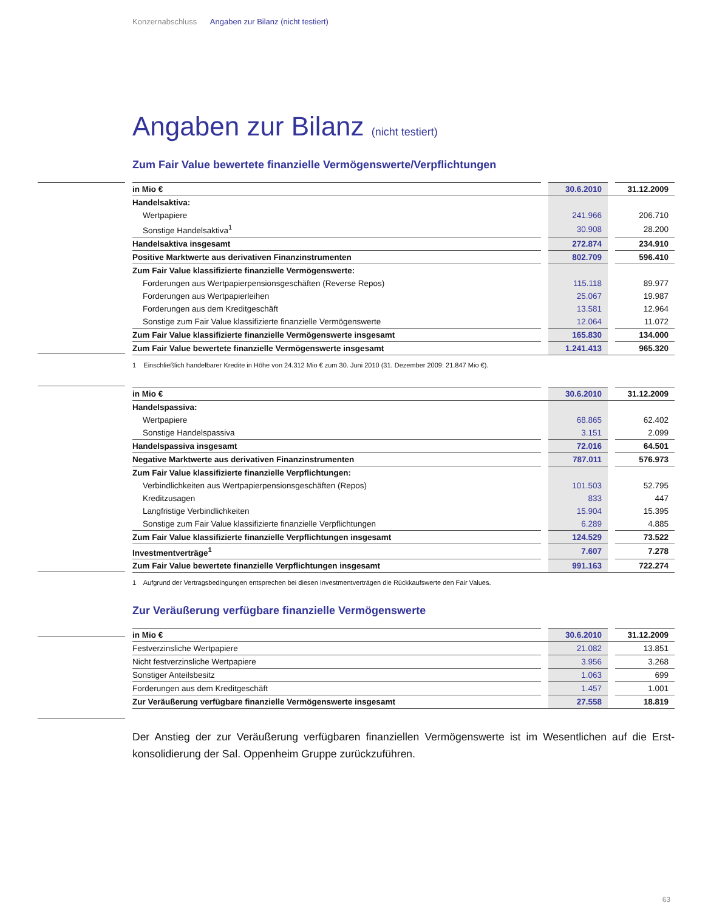Konzernabschluss Angaben zur Bilanz (nicht testiert)
Angaben zur Bilanz (nicht testiert)
Zum Fair Value bewertete finanzielle Vermögenswerte/Verpflichtungen
| in Mio € | | 30.6.2010 | | 31.12.2009 |
| Handelsaktiva: | | | | |
| Wertpapiere | | 241.966 | | 206.710 |
| Sonstige Handelsaktiva<sup>1</sup> | | 30.908 | | 28.200 |
| Handelsaktiva insgesamt | | 272.874 | | 234.910 |
| Positive Marktwerte aus derivativen Finanzinstrumenten | | 802.709 | | 596.410 |
| Zum Fair Value klassifizierte finanzielle Vermögenswerte: | | | | |
| Forderungen aus Wertpapierpensionsgeschäften (Reverse Repos) | | 115.118 | | 89.977 |
| Forderungen aus Wertpapierleihen | | 25.067 | | 19.987 |
| Forderungen aus dem Kreditgeschäft | | 13.581 | | 12.964 |
| Sonstige zum Fair Value klassifizierte finanzielle Vermögenswerte | | 12.064 | | 11.072 |
| Zum Fair Value klassifizierte finanzielle Vermögenswerte insgesamt | | 165.830 | | 134.000 |
| Zum Fair Value bewertete finanzielle Vermögenswerte insgesamt | | 1.241.413 | | 965.320 |
1 Einschließlich handelbarer Kredite in Höhe von 24.312 Mio € zum 30. Juni 2010 (31. Dezember 2009: 21.847 Mio €).
| in Mio € | | 30.6.2010 | | 31.12.2009 |
| Handelspassiva: | | | | |
| Wertpapiere | | 68.865 | | 62.402 |
| Sonstige Handelspassiva | | 3.151 | | 2.099 |
| Handelspassiva insgesamt | | 72.016 | | 64.501 |
| Negative Marktwerte aus derivativen Finanzinstrumenten | | 787.011 | | 576.973 |
| Zum Fair Value klassifizierte finanzielle Verpflichtungen: | | | | |
| Verbindlichkeiten aus Wertpapierpensionsgeschäften (Repos) | | 101.503 | | 52.795 |
| Kreditzusagen | | 833 | | 447 |
| Langfristige Verbindlichkeiten | | 15.904 | | 15.395 |
| Sonstige zum Fair Value klassifizierte finanzielle Verpflichtungen | | 6.289 | | 4.885 |
| Zum Fair Value klassifizierte finanzielle Verpflichtungen insgesamt | | 124.529 | | 73.522 |
| Investmentverträge<sup>1</sup> | | 7.607 | | 7.278 |
| Zum Fair Value bewertete finanzielle Verpflichtungen insgesamt | | 991.163 | | 722.274 |
1 Aufgrund der Vertragsbedingungen entsprechen bei diesen Investmentverträgen die Rückkaufswerte den Fair Values.
Zur Veräußerung verfügbare finanzielle Vermögenswerte
| in Mio € | | 30.6.2010 | | 31.12.2009 |
| Festverzinsliche Wertpapiere | | 21.082 | | 13.851 |
| Nicht festverzinsliche Wertpapiere | | 3.956 | | 3.268 |
| Sonstiger Anteilsbesitz | | 1.063 | | 699 |
| Forderungen aus dem Kreditgeschäft | | 1.457 | | 1.001 |
| Zur Veräußerung verfügbare finanzielle Vermögenswerte insgesamt | | 27.558 | | 18.819 |
Der Anstieg der zur Veräußerung verfügbaren finanziellen Vermögenswerte ist im Wesentlichen auf die Erst­konsolidierung der Sal. Oppenheim Gruppe zurückzuführen.
63